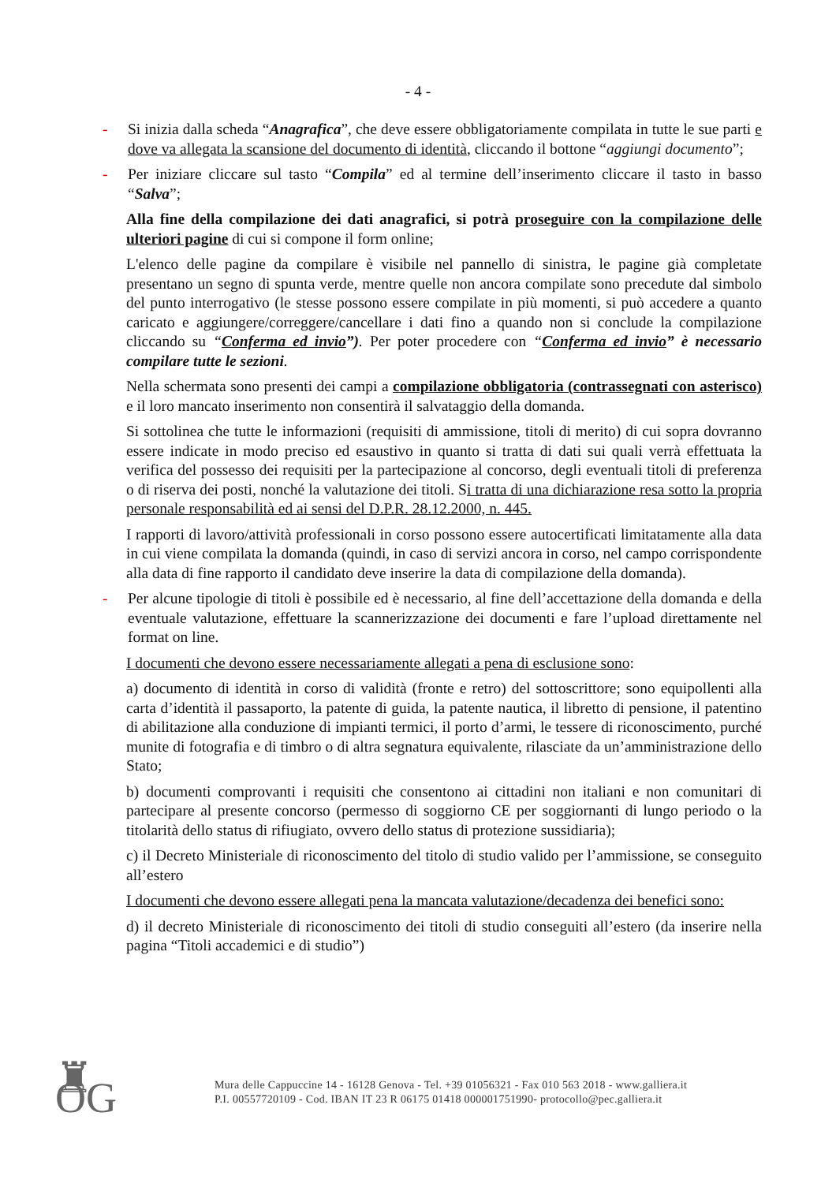- 4 -
- Si inizia dalla scheda “Anagrafica”, che deve essere obbligatoriamente compilata in tutte le sue parti e dove va allegata la scansione del documento di identità, cliccando il bottone “aggiungi documento”;
- Per iniziare cliccare sul tasto “Compila” ed al termine dell’inserimento cliccare il tasto in basso “Salva”;
Alla fine della compilazione dei dati anagrafici, si potrà proseguire con la compilazione delle ulteriori pagine di cui si compone il form online;
L'elenco delle pagine da compilare è visibile nel pannello di sinistra, le pagine già completate presentano un segno di spunta verde, mentre quelle non ancora compilate sono precedute dal simbolo del punto interrogativo (le stesse possono essere compilate in più momenti, si può accedere a quanto caricato e aggiungere/correggere/cancellare i dati fino a quando non si conclude la compilazione cliccando su “Conferma ed invio”). Per poter procedere con “Conferma ed invio” è necessario compilare tutte le sezioni.
Nella schermata sono presenti dei campi a compilazione obbligatoria (contrassegnati con asterisco) e il loro mancato inserimento non consentirà il salvataggio della domanda.
Si sottolinea che tutte le informazioni (requisiti di ammissione, titoli di merito) di cui sopra dovranno essere indicate in modo preciso ed esaustivo in quanto si tratta di dati sui quali verrà effettuata la verifica del possesso dei requisiti per la partecipazione al concorso, degli eventuali titoli di preferenza o di riserva dei posti, nonché la valutazione dei titoli. Si tratta di una dichiarazione resa sotto la propria personale responsabilità ed ai sensi del D.P.R. 28.12.2000, n. 445.
I rapporti di lavoro/attività professionali in corso possono essere autocertificati limitatamente alla data in cui viene compilata la domanda (quindi, in caso di servizi ancora in corso, nel campo corrispondente alla data di fine rapporto il candidato deve inserire la data di compilazione della domanda).
- Per alcune tipologie di titoli è possibile ed è necessario, al fine dell’accettazione della domanda e della eventuale valutazione, effettuare la scannerizzazione dei documenti e fare l’upload direttamente nel format on line.
I documenti che devono essere necessariamente allegati a pena di esclusione sono:
a) documento di identità in corso di validità (fronte e retro) del sottoscrittore; sono equipollenti alla carta d’identità il passaporto, la patente di guida, la patente nautica, il libretto di pensione, il patentino di abilitazione alla conduzione di impianti termici, il porto d’armi, le tessere di riconoscimento, purché munite di fotografia e di timbro o di altra segnatura equivalente, rilasciate da un’amministrazione dello Stato;
b) documenti comprovanti i requisiti che consentono ai cittadini non italiani e non comunitari di partecipare al presente concorso (permesso di soggiorno CE per soggiornanti di lungo periodo o la titolarità dello status di rifiugiato, ovvero dello status di protezione sussidiaria);
c) il Decreto Ministeriale di riconoscimento del titolo di studio valido per l’ammissione, se conseguito all’estero
I documenti che devono essere allegati pena la mancata valutazione/decadenza dei benefici sono:
d) il decreto Ministeriale di riconoscimento dei titoli di studio conseguiti all’estero (da inserire nella pagina “Titoli accademici e di studio”)
♜ OG
Mura delle Cappuccine 14 - 16128 Genova - Tel. +39 01056321 - Fax 010 563 2018 - www.galliera.it
P.I. 00557720109 - Cod. IBAN IT 23 R 06175 01418 000001751990- protocollo@pec.galliera.it